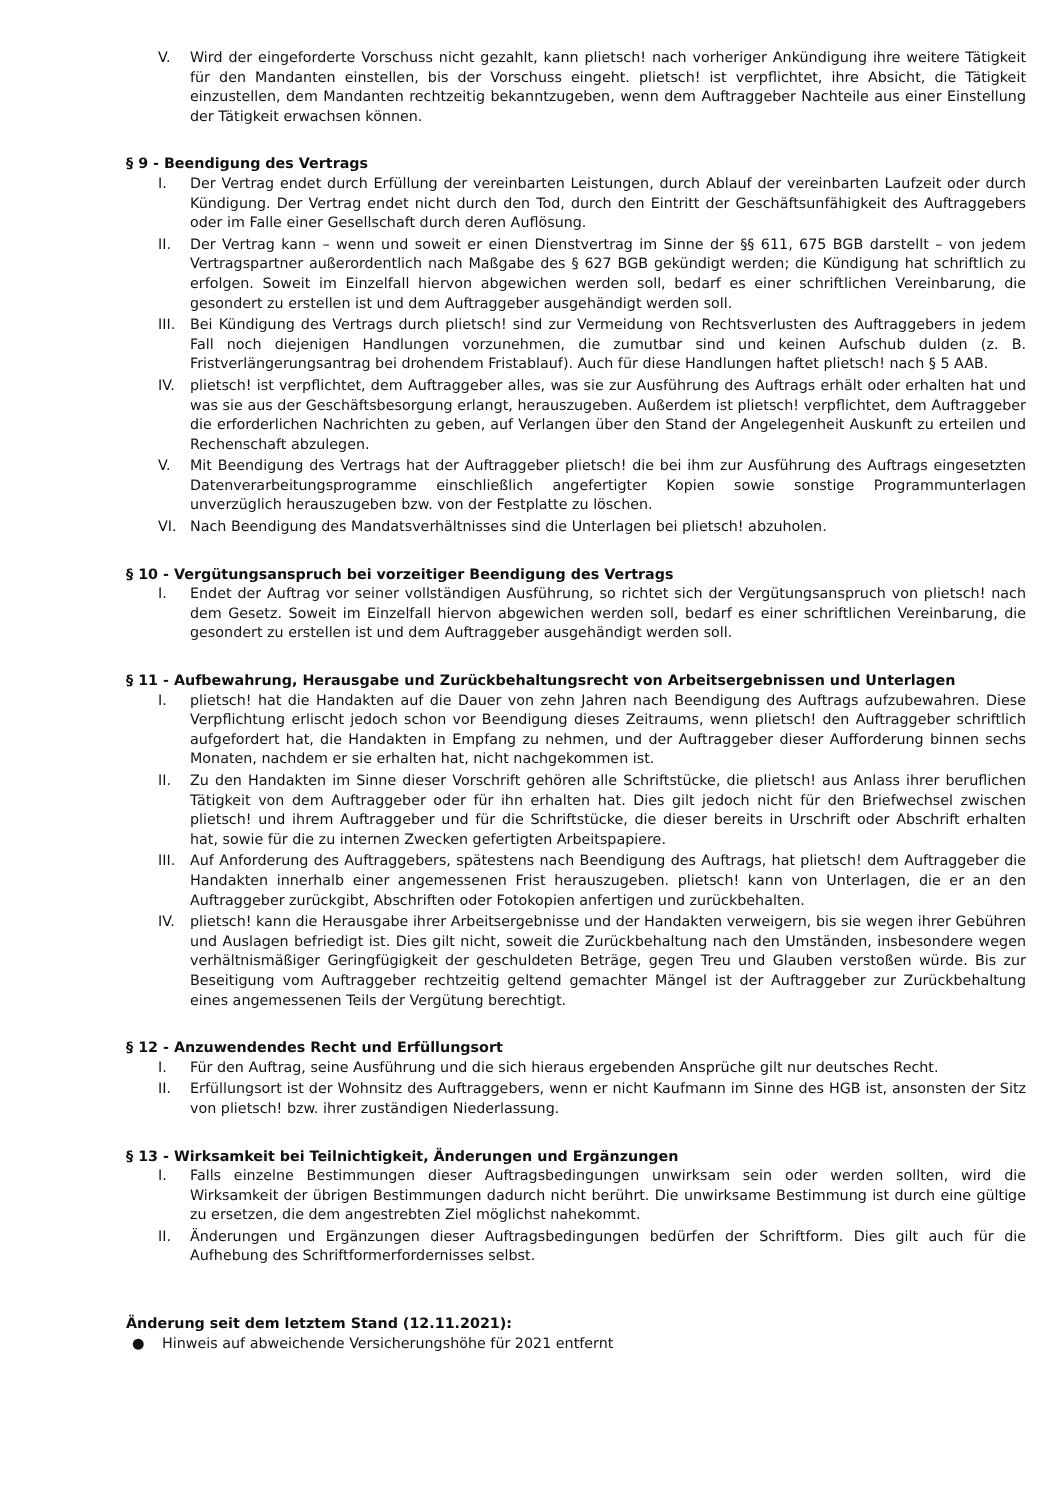V. Wird der eingeforderte Vorschuss nicht gezahlt, kann plietsch! nach vorheriger Ankündigung ihre weitere Tätigkeit für den Mandanten einstellen, bis der Vorschuss eingeht. plietsch! ist verpflichtet, ihre Absicht, die Tätigkeit einzustellen, dem Mandanten rechtzeitig bekanntzugeben, wenn dem Auftraggeber Nachteile aus einer Einstellung der Tätigkeit erwachsen können.
§ 9 - Beendigung des Vertrags
I. Der Vertrag endet durch Erfüllung der vereinbarten Leistungen, durch Ablauf der vereinbarten Laufzeit oder durch Kündigung. Der Vertrag endet nicht durch den Tod, durch den Eintritt der Geschäftsunfähigkeit des Auftraggebers oder im Falle einer Gesellschaft durch deren Auflösung.
II. Der Vertrag kann – wenn und soweit er einen Dienstvertrag im Sinne der §§ 611, 675 BGB darstellt – von jedem Vertragspartner außerordentlich nach Maßgabe des § 627 BGB gekündigt werden; die Kündigung hat schriftlich zu erfolgen. Soweit im Einzelfall hiervon abgewichen werden soll, bedarf es einer schriftlichen Vereinbarung, die gesondert zu erstellen ist und dem Auftraggeber ausgehändigt werden soll.
III. Bei Kündigung des Vertrags durch plietsch! sind zur Vermeidung von Rechtsverlusten des Auftraggebers in jedem Fall noch diejenigen Handlungen vorzunehmen, die zumutbar sind und keinen Aufschub dulden (z. B. Fristverlängerungsantrag bei drohendem Fristablauf). Auch für diese Handlungen haftet plietsch! nach § 5 AAB.
IV. plietsch! ist verpflichtet, dem Auftraggeber alles, was sie zur Ausführung des Auftrags erhält oder erhalten hat und was sie aus der Geschäftsbesorgung erlangt, herauszugeben. Außerdem ist plietsch! verpflichtet, dem Auftraggeber die erforderlichen Nachrichten zu geben, auf Verlangen über den Stand der Angelegenheit Auskunft zu erteilen und Rechenschaft abzulegen.
V. Mit Beendigung des Vertrags hat der Auftraggeber plietsch! die bei ihm zur Ausführung des Auftrags eingesetzten Datenverarbeitungsprogramme einschließlich angefertigter Kopien sowie sonstige Programmunterlagen unverzüglich herauszugeben bzw. von der Festplatte zu löschen.
VI. Nach Beendigung des Mandatsverhältnisses sind die Unterlagen bei plietsch! abzuholen.
§ 10 - Vergütungsanspruch bei vorzeitiger Beendigung des Vertrags
I. Endet der Auftrag vor seiner vollständigen Ausführung, so richtet sich der Vergütungsanspruch von plietsch! nach dem Gesetz. Soweit im Einzelfall hiervon abgewichen werden soll, bedarf es einer schriftlichen Vereinbarung, die gesondert zu erstellen ist und dem Auftraggeber ausgehändigt werden soll.
§ 11 - Aufbewahrung, Herausgabe und Zurückbehaltungsrecht von Arbeitsergebnissen und Unterlagen
I. plietsch! hat die Handakten auf die Dauer von zehn Jahren nach Beendigung des Auftrags aufzubewahren. Diese Verpflichtung erlischt jedoch schon vor Beendigung dieses Zeitraums, wenn plietsch! den Auftraggeber schriftlich aufgefordert hat, die Handakten in Empfang zu nehmen, und der Auftraggeber dieser Aufforderung binnen sechs Monaten, nachdem er sie erhalten hat, nicht nachgekommen ist.
II. Zu den Handakten im Sinne dieser Vorschrift gehören alle Schriftstücke, die plietsch! aus Anlass ihrer beruflichen Tätigkeit von dem Auftraggeber oder für ihn erhalten hat. Dies gilt jedoch nicht für den Briefwechsel zwischen plietsch! und ihrem Auftraggeber und für die Schriftstücke, die dieser bereits in Urschrift oder Abschrift erhalten hat, sowie für die zu internen Zwecken gefertigten Arbeitspapiere.
III. Auf Anforderung des Auftraggebers, spätestens nach Beendigung des Auftrags, hat plietsch! dem Auftraggeber die Handakten innerhalb einer angemessenen Frist herauszugeben. plietsch! kann von Unterlagen, die er an den Auftraggeber zurückgibt, Abschriften oder Fotokopien anfertigen und zurückbehalten.
IV. plietsch! kann die Herausgabe ihrer Arbeitsergebnisse und der Handakten verweigern, bis sie wegen ihrer Gebühren und Auslagen befriedigt ist. Dies gilt nicht, soweit die Zurückbehaltung nach den Umständen, insbesondere wegen verhältnismäßiger Geringfügigkeit der geschuldeten Beträge, gegen Treu und Glauben verstoßen würde. Bis zur Beseitigung vom Auftraggeber rechtzeitig geltend gemachter Mängel ist der Auftraggeber zur Zurückbehaltung eines angemessenen Teils der Vergütung berechtigt.
§ 12 - Anzuwendendes Recht und Erfüllungsort
I. Für den Auftrag, seine Ausführung und die sich hieraus ergebenden Ansprüche gilt nur deutsches Recht.
II. Erfüllungsort ist der Wohnsitz des Auftraggebers, wenn er nicht Kaufmann im Sinne des HGB ist, ansonsten der Sitz von plietsch! bzw. ihrer zuständigen Niederlassung.
§ 13 - Wirksamkeit bei Teilnichtigkeit, Änderungen und Ergänzungen
I. Falls einzelne Bestimmungen dieser Auftragsbedingungen unwirksam sein oder werden sollten, wird die Wirksamkeit der übrigen Bestimmungen dadurch nicht berührt. Die unwirksame Bestimmung ist durch eine gültige zu ersetzen, die dem angestrebten Ziel möglichst nahekommt.
II. Änderungen und Ergänzungen dieser Auftragsbedingungen bedürfen der Schriftform. Dies gilt auch für die Aufhebung des Schriftformerfordernisses selbst.
Änderung seit dem letztem Stand (12.11.2021):
● Hinweis auf abweichende Versicherungshöhe für 2021 entfernt